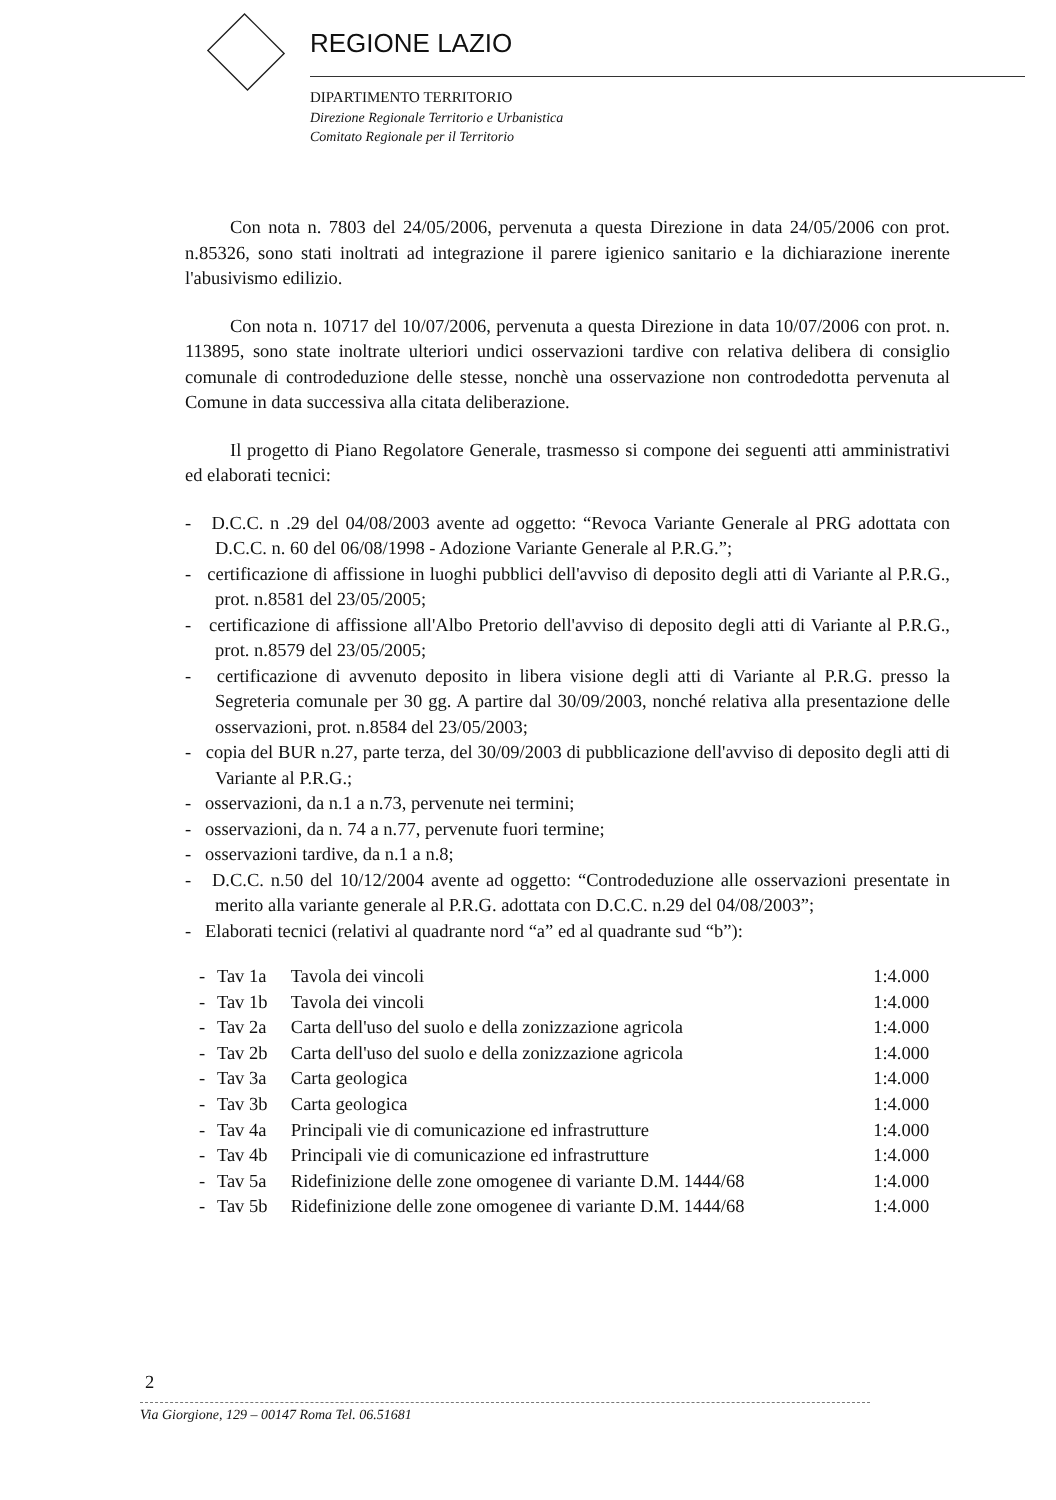REGIONE LAZIO
DIPARTIMENTO TERRITORIO
Direzione Regionale Territorio e Urbanistica
Comitato Regionale per il Territorio
Con nota n. 7803 del 24/05/2006, pervenuta a questa Direzione in data 24/05/2006 con prot. n.85326, sono stati inoltrati ad integrazione il parere igienico sanitario e la dichiarazione inerente l'abusivismo edilizio.
Con nota n. 10717 del 10/07/2006, pervenuta a questa Direzione in data 10/07/2006 con prot. n. 113895, sono state inoltrate ulteriori undici osservazioni tardive con relativa delibera di consiglio comunale di controdeduzione delle stesse, nonchè una osservazione non controdedotta pervenuta al Comune in data successiva alla citata deliberazione.
Il progetto di Piano Regolatore Generale, trasmesso si compone dei seguenti atti amministrativi ed elaborati tecnici:
- D.C.C. n .29 del 04/08/2003 avente ad oggetto: “Revoca Variante Generale al PRG adottata con D.C.C. n. 60 del 06/08/1998 - Adozione Variante Generale al P.R.G.”;
- certificazione di affissione in luoghi pubblici dell'avviso di deposito degli atti di Variante al P.R.G., prot. n.8581 del 23/05/2005;
- certificazione di affissione all'Albo Pretorio dell'avviso di deposito degli atti di Variante al P.R.G., prot. n.8579 del 23/05/2005;
- certificazione di avvenuto deposito in libera visione degli atti di Variante al P.R.G. presso la Segreteria comunale per 30 gg. A partire dal 30/09/2003, nonché relativa alla presentazione delle osservazioni, prot. n.8584 del 23/05/2003;
- copia del BUR n.27, parte terza, del 30/09/2003 di pubblicazione dell'avviso di deposito degli atti di Variante al P.R.G.;
- osservazioni, da n.1 a n.73, pervenute nei termini;
- osservazioni, da n. 74 a n.77, pervenute fuori termine;
- osservazioni tardive, da n.1 a n.8;
- D.C.C. n.50 del 10/12/2004 avente ad oggetto: “Controdeduzione alle osservazioni presentate in merito alla variante generale al P.R.G. adottata con D.C.C. n.29 del 04/08/2003”;
- Elaborati tecnici (relativi al quadrante nord “a” ed al quadrante sud “b”):
| - | Tav 1a | Tavola dei vincoli | 1:4.000 |
| - | Tav 1b | Tavola dei vincoli | 1:4.000 |
| - | Tav 2a | Carta dell'uso del suolo e della zonizzazione agricola | 1:4.000 |
| - | Tav 2b | Carta dell'uso del suolo e della zonizzazione agricola | 1:4.000 |
| - | Tav 3a | Carta geologica | 1:4.000 |
| - | Tav 3b | Carta geologica | 1:4.000 |
| - | Tav 4a | Principali vie di comunicazione ed infrastrutture | 1:4.000 |
| - | Tav 4b | Principali vie di comunicazione ed infrastrutture | 1:4.000 |
| - | Tav 5a | Ridefinizione delle zone omogenee di variante D.M. 1444/68 | 1:4.000 |
| - | Tav 5b | Ridefinizione delle zone omogenee di variante D.M. 1444/68 | 1:4.000 |
2
Via Giorgione, 129 – 00147 Roma Tel. 06.51681